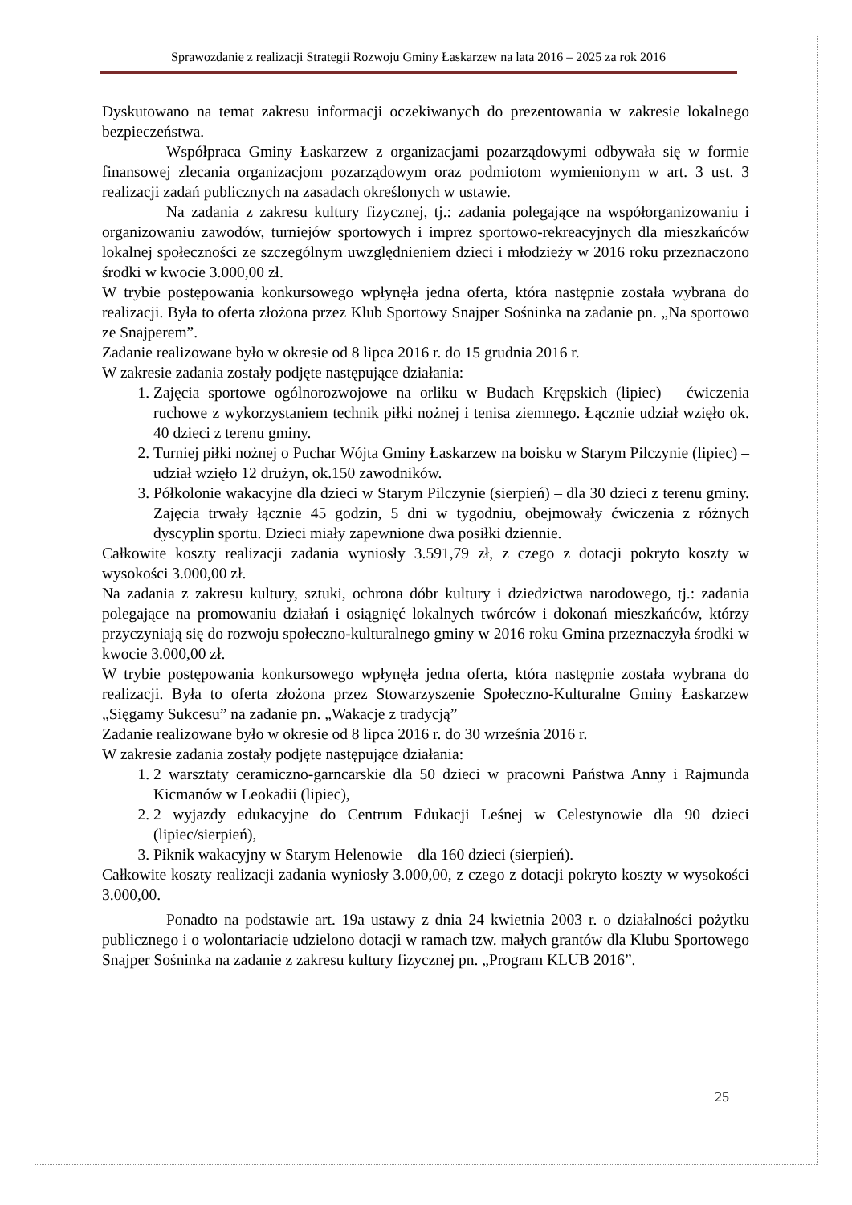Sprawozdanie z realizacji Strategii Rozwoju Gminy Łaskarzew na lata 2016 – 2025 za rok 2016
Dyskutowano na temat zakresu informacji oczekiwanych do prezentowania w zakresie lokalnego bezpieczeństwa.
Współpraca Gminy Łaskarzew z organizacjami pozarządowymi odbywała się w formie finansowej zlecania organizacjom pozarządowym oraz podmiotom wymienionym w art. 3 ust. 3 realizacji zadań publicznych na zasadach określonych w ustawie.
Na zadania z zakresu kultury fizycznej, tj.: zadania polegające na współorganizowaniu i organizowaniu zawodów, turniejów sportowych i imprez sportowo-rekreacyjnych dla mieszkańców lokalnej społeczności ze szczególnym uwzględnieniem dzieci i młodzieży w 2016 roku przeznaczono środki w kwocie 3.000,00 zł.
W trybie postępowania konkursowego wpłynęła jedna oferta, która następnie została wybrana do realizacji. Była to oferta złożona przez Klub Sportowy Snajper Sośninka na zadanie pn. „Na sportowo ze Snajperem”.
Zadanie realizowane było w okresie od 8 lipca 2016 r. do 15 grudnia 2016 r.
W zakresie zadania zostały podjęte następujące działania:
1. Zajęcia sportowe ogólnorozwojowe na orliku w Budach Krępskich (lipiec) – ćwiczenia ruchowe z wykorzystaniem technik piłki nożnej i tenisa ziemnego. Łącznie udział wzięło ok. 40 dzieci z terenu gminy.
2. Turniej piłki nożnej o Puchar Wójta Gminy Łaskarzew na boisku w Starym Pilczynie (lipiec) – udział wzięło 12 drużyn, ok.150 zawodników.
3. Półkolonie wakacyjne dla dzieci w Starym Pilczynie (sierpień) – dla 30 dzieci z terenu gminy. Zajęcia trwały łącznie 45 godzin, 5 dni w tygodniu, obejmowały ćwiczenia z różnych dyscyplin sportu. Dzieci miały zapewnione dwa posiłki dziennie.
Całkowite koszty realizacji zadania wyniosły 3.591,79 zł, z czego z dotacji pokryto koszty w wysokości 3.000,00 zł.
Na zadania z zakresu kultury, sztuki, ochrona dóbr kultury i dziedzictwa narodowego, tj.: zadania polegające na promowaniu działań i osiągnięć lokalnych twórców i dokonań mieszkańców, którzy przyczyniają się do rozwoju społeczno-kulturalnego gminy w 2016 roku Gmina przeznaczyła środki w kwocie 3.000,00 zł.
W trybie postępowania konkursowego wpłynęła jedna oferta, która następnie została wybrana do realizacji. Była to oferta złożona przez Stowarzyszenie Społeczno-Kulturalne Gminy Łaskarzew „Sięgamy Sukcesu” na zadanie pn. „Wakacje z tradycją”
Zadanie realizowane było w okresie od 8 lipca 2016 r. do 30 września 2016 r.
W zakresie zadania zostały podjęte następujące działania:
1. 2 warsztaty ceramiczno-garncarskie dla 50 dzieci w pracowni Państwa Anny i Rajmunda Kicmanów w Leokadii (lipiec),
2. 2 wyjazdy edukacyjne do Centrum Edukacji Leśnej w Celestynowie dla 90 dzieci (lipiec/sierpień),
3. Piknik wakacyjny w Starym Helenowie – dla 160 dzieci (sierpień).
Całkowite koszty realizacji zadania wyniosły 3.000,00, z czego z dotacji pokryto koszty w wysokości 3.000,00.
Ponadto na podstawie art. 19a ustawy z dnia 24 kwietnia 2003 r. o działalności pożytku publicznego i o wolontariacie udzielono dotacji w ramach tzw. małych grantów dla Klubu Sportowego Snajper Sośninka na zadanie z zakresu kultury fizycznej pn. „Program KLUB 2016”.
25